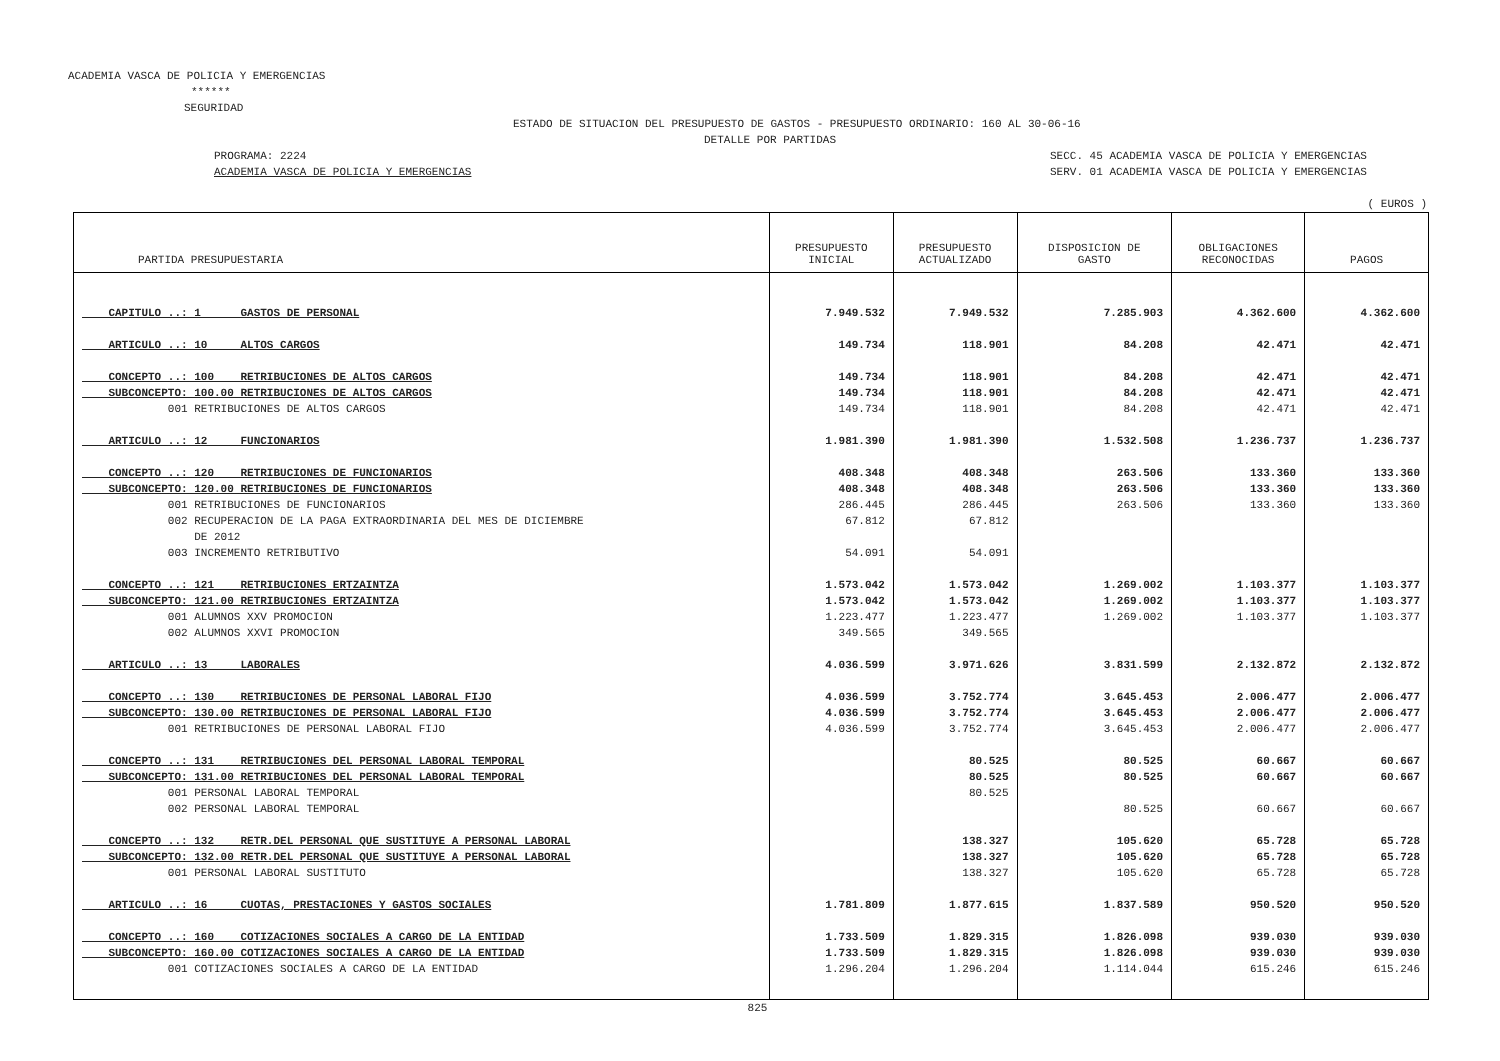ACADEMIA VASCA DE POLICIA Y EMERGENCIAS
******
SEGURIDAD
ESTADO DE SITUACION DEL PRESUPUESTO DE GASTOS - PRESUPUESTO ORDINARIO: 160 AL 30-06-16
DETALLE POR PARTIDAS
PROGRAMA: 2224
ACADEMIA VASCA DE POLICIA Y EMERGENCIAS
SECC. 45 ACADEMIA VASCA DE POLICIA Y EMERGENCIAS
SERV. 01 ACADEMIA VASCA DE POLICIA Y EMERGENCIAS
( EUROS )
| PARTIDA PRESUPUESTARIA | PRESUPUESTO INICIAL | PRESUPUESTO ACTUALIZADO | DISPOSICION DE GASTO | OBLIGACIONES RECONOCIDAS | PAGOS |
| --- | --- | --- | --- | --- | --- |
| CAPITULO ..: 1 GASTOS DE PERSONAL | 7.949.532 | 7.949.532 | 7.285.903 | 4.362.600 | 4.362.600 |
| ARTICULO ..: 10 ALTOS CARGOS | 149.734 | 118.901 | 84.208 | 42.471 | 42.471 |
| CONCEPTO ..: 100 RETRIBUCIONES DE ALTOS CARGOS | 149.734 | 118.901 | 84.208 | 42.471 | 42.471 |
| SUBCONCEPTO: 100.00 RETRIBUCIONES DE ALTOS CARGOS | 149.734 | 118.901 | 84.208 | 42.471 | 42.471 |
| 001 RETRIBUCIONES DE ALTOS CARGOS | 149.734 | 118.901 | 84.208 | 42.471 | 42.471 |
| ARTICULO ..: 12 FUNCIONARIOS | 1.981.390 | 1.981.390 | 1.532.508 | 1.236.737 | 1.236.737 |
| CONCEPTO ..: 120 RETRIBUCIONES DE FUNCIONARIOS | 408.348 | 408.348 | 263.506 | 133.360 | 133.360 |
| SUBCONCEPTO: 120.00 RETRIBUCIONES DE FUNCIONARIOS | 408.348 | 408.348 | 263.506 | 133.360 | 133.360 |
| 001 RETRIBUCIONES DE FUNCIONARIOS | 286.445 | 286.445 | 263.506 | 133.360 | 133.360 |
| 002 RECUPERACION DE LA PAGA EXTRAORDINARIA DEL MES DE DICIEMBRE | 67.812 | 67.812 | | | |
| DE 2012 | | | | | |
| 003 INCREMENTO RETRIBUTIVO | 54.091 | 54.091 | | | |
| CONCEPTO ..: 121 RETRIBUCIONES ERTZAINTZA | 1.573.042 | 1.573.042 | 1.269.002 | 1.103.377 | 1.103.377 |
| SUBCONCEPTO: 121.00 RETRIBUCIONES ERTZAINTZA | 1.573.042 | 1.573.042 | 1.269.002 | 1.103.377 | 1.103.377 |
| 001 ALUMNOS XXV PROMOCION | 1.223.477 | 1.223.477 | 1.269.002 | 1.103.377 | 1.103.377 |
| 002 ALUMNOS XXVI PROMOCION | 349.565 | 349.565 | | | |
| ARTICULO ..: 13 LABORALES | 4.036.599 | 3.971.626 | 3.831.599 | 2.132.872 | 2.132.872 |
| CONCEPTO ..: 130 RETRIBUCIONES DE PERSONAL LABORAL FIJO | 4.036.599 | 3.752.774 | 3.645.453 | 2.006.477 | 2.006.477 |
| SUBCONCEPTO: 130.00 RETRIBUCIONES DE PERSONAL LABORAL FIJO | 4.036.599 | 3.752.774 | 3.645.453 | 2.006.477 | 2.006.477 |
| 001 RETRIBUCIONES DE PERSONAL LABORAL FIJO | 4.036.599 | 3.752.774 | 3.645.453 | 2.006.477 | 2.006.477 |
| CONCEPTO ..: 131 RETRIBUCIONES DEL PERSONAL LABORAL TEMPORAL | | 80.525 | 80.525 | 60.667 | 60.667 |
| SUBCONCEPTO: 131.00 RETRIBUCIONES DEL PERSONAL LABORAL TEMPORAL | | 80.525 | 80.525 | 60.667 | 60.667 |
| 001 PERSONAL LABORAL TEMPORAL | | 80.525 | | | |
| 002 PERSONAL LABORAL TEMPORAL | | | 80.525 | 60.667 | 60.667 |
| CONCEPTO ..: 132 RETR.DEL PERSONAL QUE SUSTITUYE A PERSONAL LABORAL | | 138.327 | 105.620 | 65.728 | 65.728 |
| SUBCONCEPTO: 132.00 RETR.DEL PERSONAL QUE SUSTITUYE A PERSONAL LABORAL | | 138.327 | 105.620 | 65.728 | 65.728 |
| 001 PERSONAL LABORAL SUSTITUTO | | 138.327 | 105.620 | 65.728 | 65.728 |
| ARTICULO ..: 16 CUOTAS, PRESTACIONES Y GASTOS SOCIALES | 1.781.809 | 1.877.615 | 1.837.589 | 950.520 | 950.520 |
| CONCEPTO ..: 160 COTIZACIONES SOCIALES A CARGO DE LA ENTIDAD | 1.733.509 | 1.829.315 | 1.826.098 | 939.030 | 939.030 |
| SUBCONCEPTO: 160.00 COTIZACIONES SOCIALES A CARGO DE LA ENTIDAD | 1.733.509 | 1.829.315 | 1.826.098 | 939.030 | 939.030 |
| 001 COTIZACIONES SOCIALES A CARGO DE LA ENTIDAD | 1.296.204 | 1.296.204 | 1.114.044 | 615.246 | 615.246 |
825